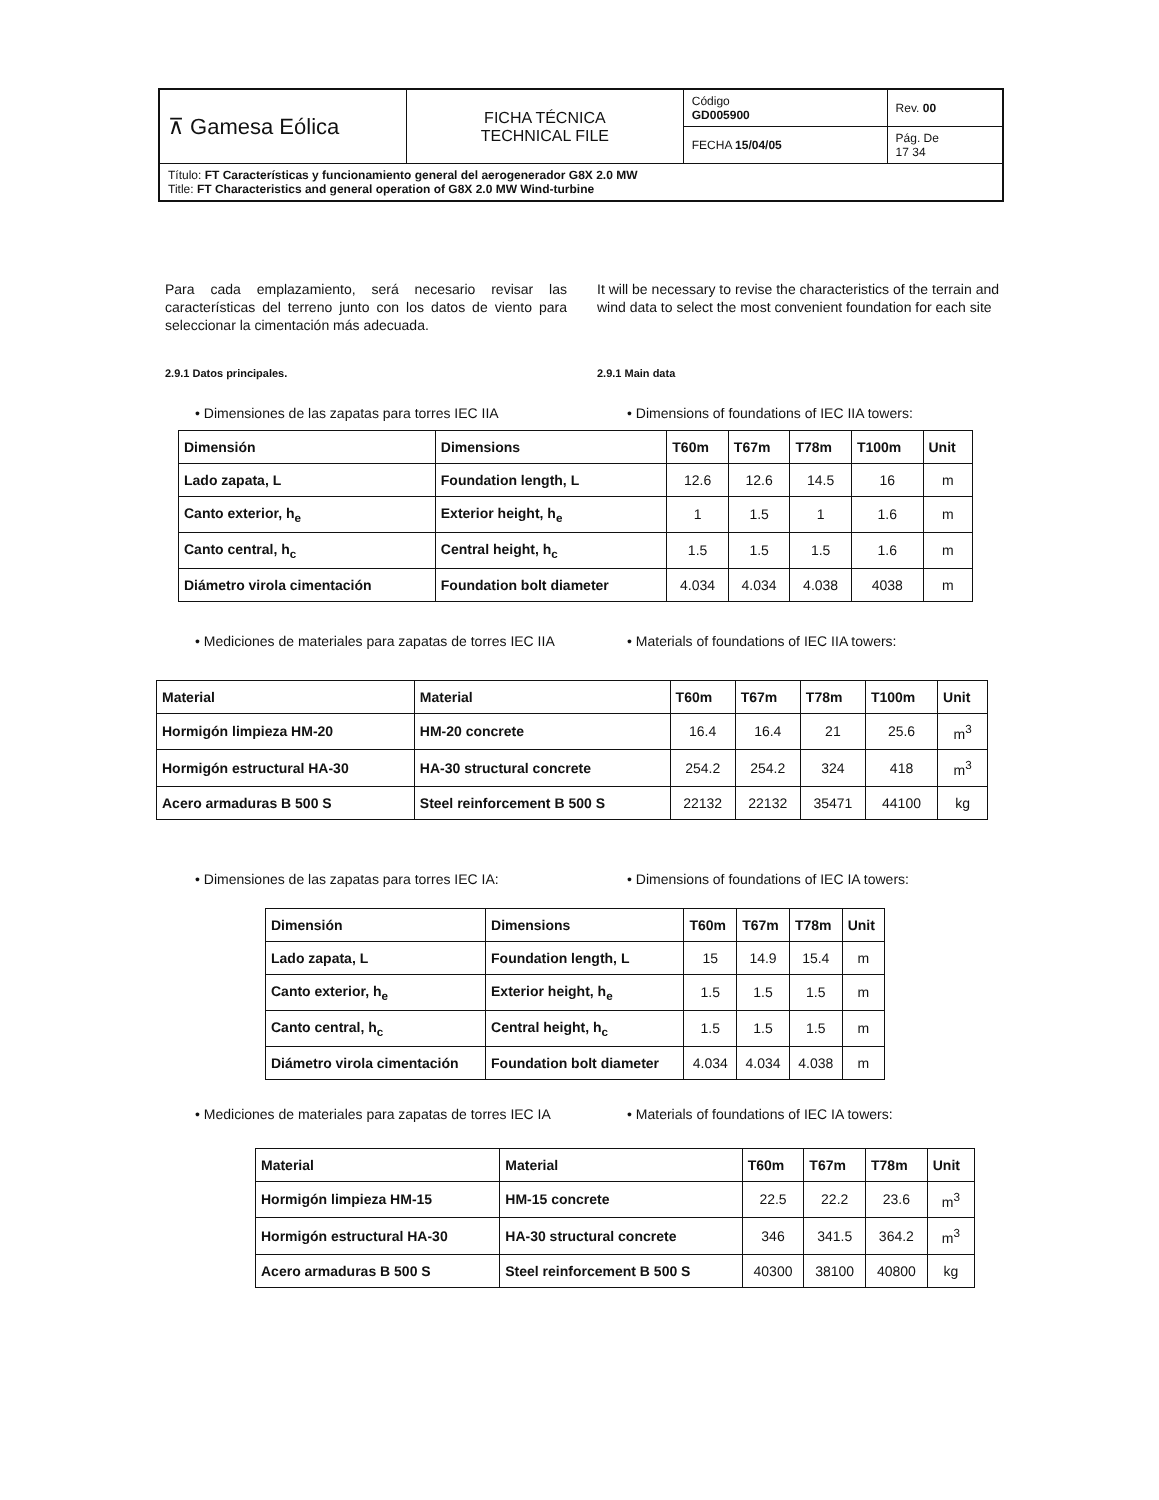| ⊼ Gamesa Eólica | FICHA TÉCNICA TECHNICAL FILE | Código GD005900 | Rev. 00 |
| | | FECHA 15/04/05 | Pág. De 17 34 |
| Título: FT Características y funcionamiento general del aerogenerador G8X 2.0 MW Title: FT Characteristics and general operation of G8X 2.0 MW Wind-turbine | | | |
Para cada emplazamiento, será necesario revisar las características del terreno junto con los datos de viento para seleccionar la cimentación más adecuada.
It will be necessary to revise the characteristics of the terrain and wind data to select the most convenient foundation for each site
2.9.1 Datos principales. 2.9.1 Main data
• Dimensiones de las zapatas para torres IEC IIA
• Dimensions of foundations of IEC IIA towers:
| Dimensión | Dimensions | T60m | T67m | T78m | T100m | Unit |
| --- | --- | --- | --- | --- | --- | --- |
| Lado zapata, L | Foundation length, L | 12.6 | 12.6 | 14.5 | 16 | m |
| Canto exterior, h<sub>e</sub> | Exterior height, h<sub>e</sub> | 1 | 1.5 | 1 | 1.6 | m |
| Canto central, h<sub>c</sub> | Central height, h<sub>c</sub> | 1.5 | 1.5 | 1.5 | 1.6 | m |
| Diámetro virola cimentación | Foundation bolt diameter | 4.034 | 4.034 | 4.038 | 4038 | m |
• Mediciones de materiales para zapatas de torres IEC IIA
• Materials of foundations of IEC IIA towers:
| Material | Material | T60m | T67m | T78m | T100m | Unit |
| --- | --- | --- | --- | --- | --- | --- |
| Hormigón limpieza HM-20 | HM-20 concrete | 16.4 | 16.4 | 21 | 25.6 | m<sup>3</sup> |
| Hormigón estructural HA-30 | HA-30 structural concrete | 254.2 | 254.2 | 324 | 418 | m<sup>3</sup> |
| Acero armaduras B 500 S | Steel reinforcement B 500 S | 22132 | 22132 | 35471 | 44100 | kg |
• Dimensiones de las zapatas para torres IEC IA:
• Dimensions of foundations of IEC IA towers:
| Dimensión | Dimensions | T60m | T67m | T78m | Unit |
| --- | --- | --- | --- | --- | --- |
| Lado zapata, L | Foundation length, L | 15 | 14.9 | 15.4 | m |
| Canto exterior, h<sub>e</sub> | Exterior height, h<sub>e</sub> | 1.5 | 1.5 | 1.5 | m |
| Canto central, h<sub>c</sub> | Central height, h<sub>c</sub> | 1.5 | 1.5 | 1.5 | m |
| Diámetro virola cimentación | Foundation bolt diameter | 4.034 | 4.034 | 4.038 | m |
• Mediciones de materiales para zapatas de torres IEC IA
• Materials of foundations of IEC IA towers:
| Material | Material | T60m | T67m | T78m | Unit |
| --- | --- | --- | --- | --- | --- |
| Hormigón limpieza HM-15 | HM-15 concrete | 22.5 | 22.2 | 23.6 | m<sup>3</sup> |
| Hormigón estructural HA-30 | HA-30 structural concrete | 346 | 341.5 | 364.2 | m<sup>3</sup> |
| Acero armaduras B 500 S | Steel reinforcement B 500 S | 40300 | 38100 | 40800 | kg |